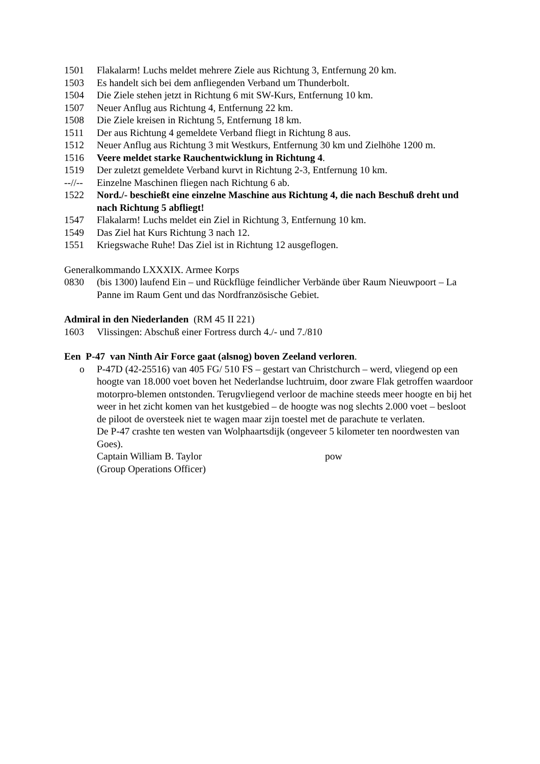1501 Flakalarm! Luchs meldet mehrere Ziele aus Richtung 3, Entfernung 20 km.
1503 Es handelt sich bei dem anfliegenden Verband um Thunderbolt.
1504 Die Ziele stehen jetzt in Richtung 6 mit SW-Kurs, Entfernung 10 km.
1507 Neuer Anflug aus Richtung 4, Entfernung 22 km.
1508 Die Ziele kreisen in Richtung 5, Entfernung 18 km.
1511 Der aus Richtung 4 gemeldete Verband fliegt in Richtung 8 aus.
1512 Neuer Anflug aus Richtung 3 mit Westkurs, Entfernung 30 km und Zielhöhe 1200 m.
1516 Veere meldet starke Rauchentwicklung in Richtung 4.
1519 Der zuletzt gemeldete Verband kurvt in Richtung 2-3, Entfernung 10 km.
--//-- Einzelne Maschinen fliegen nach Richtung 6 ab.
1522 Nord./- beschießt eine einzelne Maschine aus Richtung 4, die nach Beschuß dreht und nach Richtung 5 abfliegt!
1547 Flakalarm! Luchs meldet ein Ziel in Richtung 3, Entfernung 10 km.
1549 Das Ziel hat Kurs Richtung 3 nach 12.
1551 Kriegswache Ruhe! Das Ziel ist in Richtung 12 ausgeflogen.
Generalkommando LXXXIX. Armee Korps
0830 (bis 1300) laufend Ein – und Rückflüge feindlicher Verbände über Raum Nieuwpoort – La Panne im Raum Gent und das Nordfranzösische Gebiet.
Admiral in den Niederlanden (RM 45 II 221)
1603 Vlissingen: Abschuß einer Fortress durch 4./- und 7./810
Een P-47 van Ninth Air Force gaat (alsnog) boven Zeeland verloren.
o P-47D (42-25516) van 405 FG/ 510 FS – gestart van Christchurch – werd, vliegend op een hoogte van 18.000 voet boven het Nederlandse luchtruim, door zware Flak getroffen waardoor motorpro-blemen ontstonden. Terugvliegend verloor de machine steeds meer hoogte en bij het weer in het zicht komen van het kustgebied – de hoogte was nog slechts 2.000 voet – besloot de piloot de oversteek niet te wagen maar zijn toestel met de parachute te verlaten.
De P-47 crashte ten westen van Wolphaartsdijk (ongeveer 5 kilometer ten noordwesten van Goes).
Captain William B. Taylor pow
(Group Operations Officer)